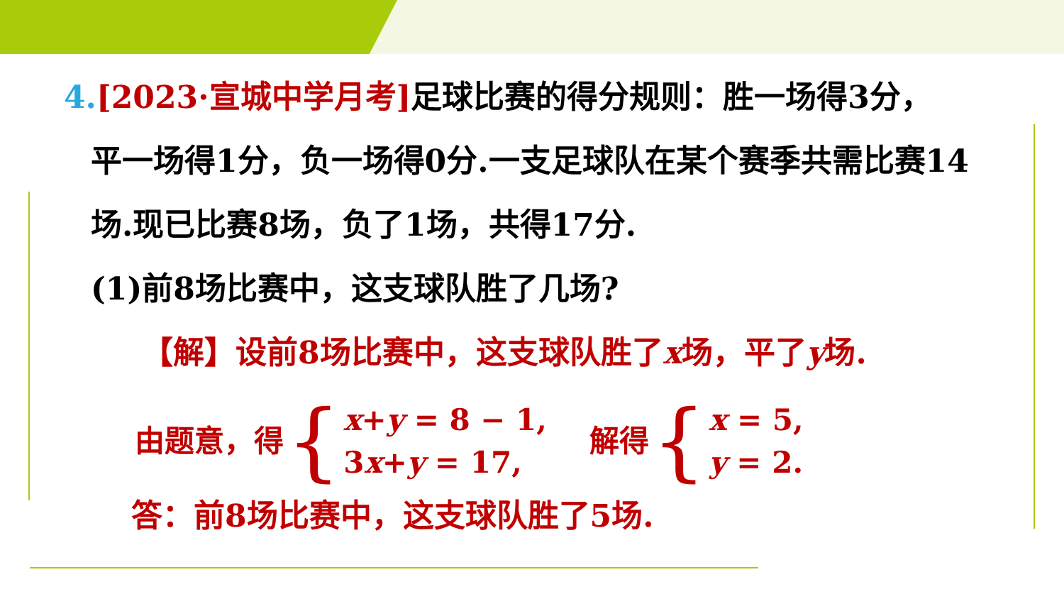4.[2023·宣城中学月考] 足球比赛的得分规则：胜一场得3分，
平一场得1分，负一场得0分.一支足球队在某个赛季共需比赛14场.现已比赛8场，负了1场，共得17分.
(1)前8场比赛中，这支球队胜了几场?
【解】设前8场比赛中，这支球队胜了x场，平了y场.
由题意，得 { x+y = 8 − 1,
3x+y = 17, 解得 { x = 5,
y = 2.
答：前8场比赛中，这支球队胜了5场.